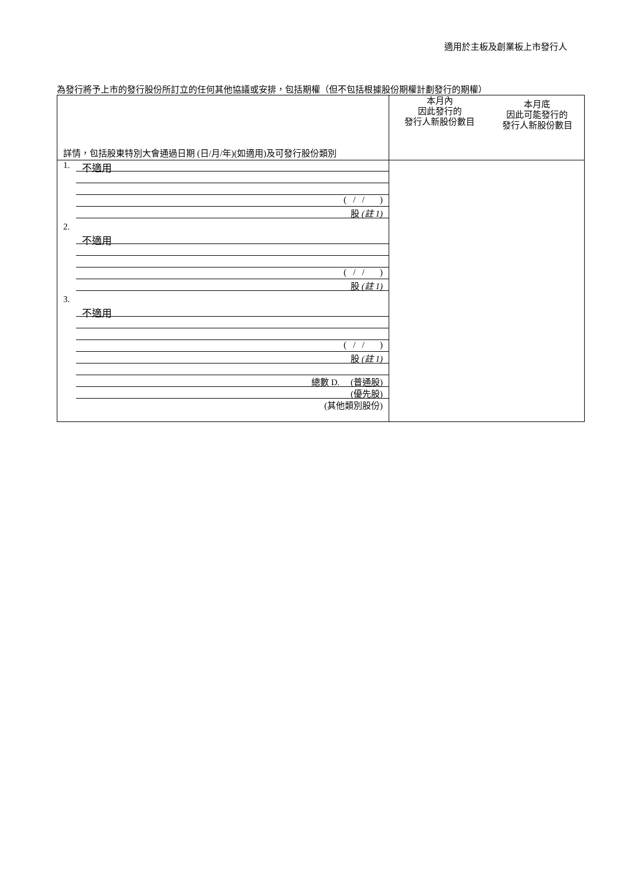適用於主板及創業板上市發行人
為發行將予上市的發行股份所訂立的任何其他協議或安排，包括期權（但不包括根據股份期權計劃發行的期權）
| 詳情，包括股東特別大會通過日期 (日/月/年)(如適用)及可發行股份類別 | 本月內 因此發行的 發行人新股份數目 | 本月底 因此可能發行的 發行人新股份數目 |
| 1. 不適用 ( / / ) 股 (註 1) 2. 不適用 ( / / ) 股 (註 1) 3. 不適用 ( / / ) 股 (註 1) 總數 D. (普通股) (優先股) (其他類別股份) | | |